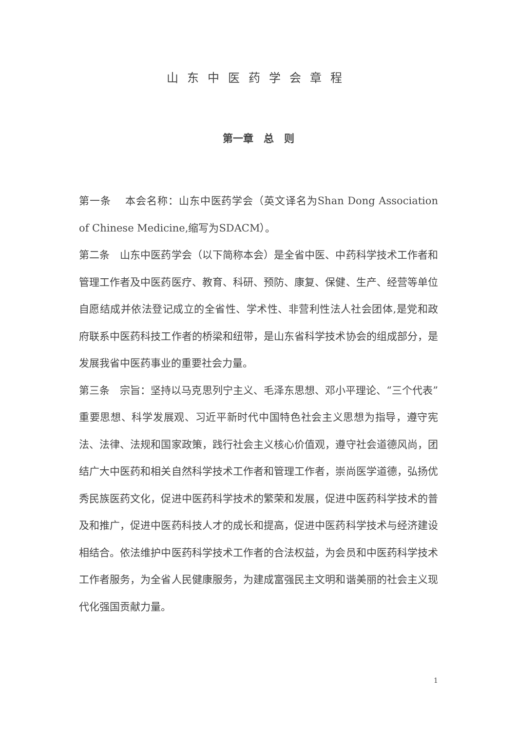山东中医药学会章程
第一章　总　则
第一条　 本会名称：山东中医药学会（英文译名为Shan Dong Association of Chinese Medicine,缩写为SDACM）。
第二条　山东中医药学会（以下简称本会）是全省中医、中药科学技术工作者和管理工作者及中医药医疗、教育、科研、预防、康复、保健、生产、经营等单位自愿结成并依法登记成立的全省性、学术性、非营利性法人社会团体,是党和政府联系中医药科技工作者的桥梁和纽带，是山东省科学技术协会的组成部分，是发展我省中医药事业的重要社会力量。
第三条　宗旨：坚持以马克思列宁主义、毛泽东思想、邓小平理论、“三个代表”重要思想、科学发展观、习近平新时代中国特色社会主义思想为指导，遵守宪法、法律、法规和国家政策，践行社会主义核心价值观，遵守社会道德风尚，团结广大中医药和相关自然科学技术工作者和管理工作者，崇尚医学道德，弘扬优秀民族医药文化，促进中医药科学技术的繁荣和发展，促进中医药科学技术的普及和推广，促进中医药科技人才的成长和提高，促进中医药科学技术与经济建设相结合。依法维护中医药科学技术工作者的合法权益，为会员和中医药科学技术工作者服务，为全省人民健康服务，为建成富强民主文明和谐美丽的社会主义现代化强国贡献力量。
1